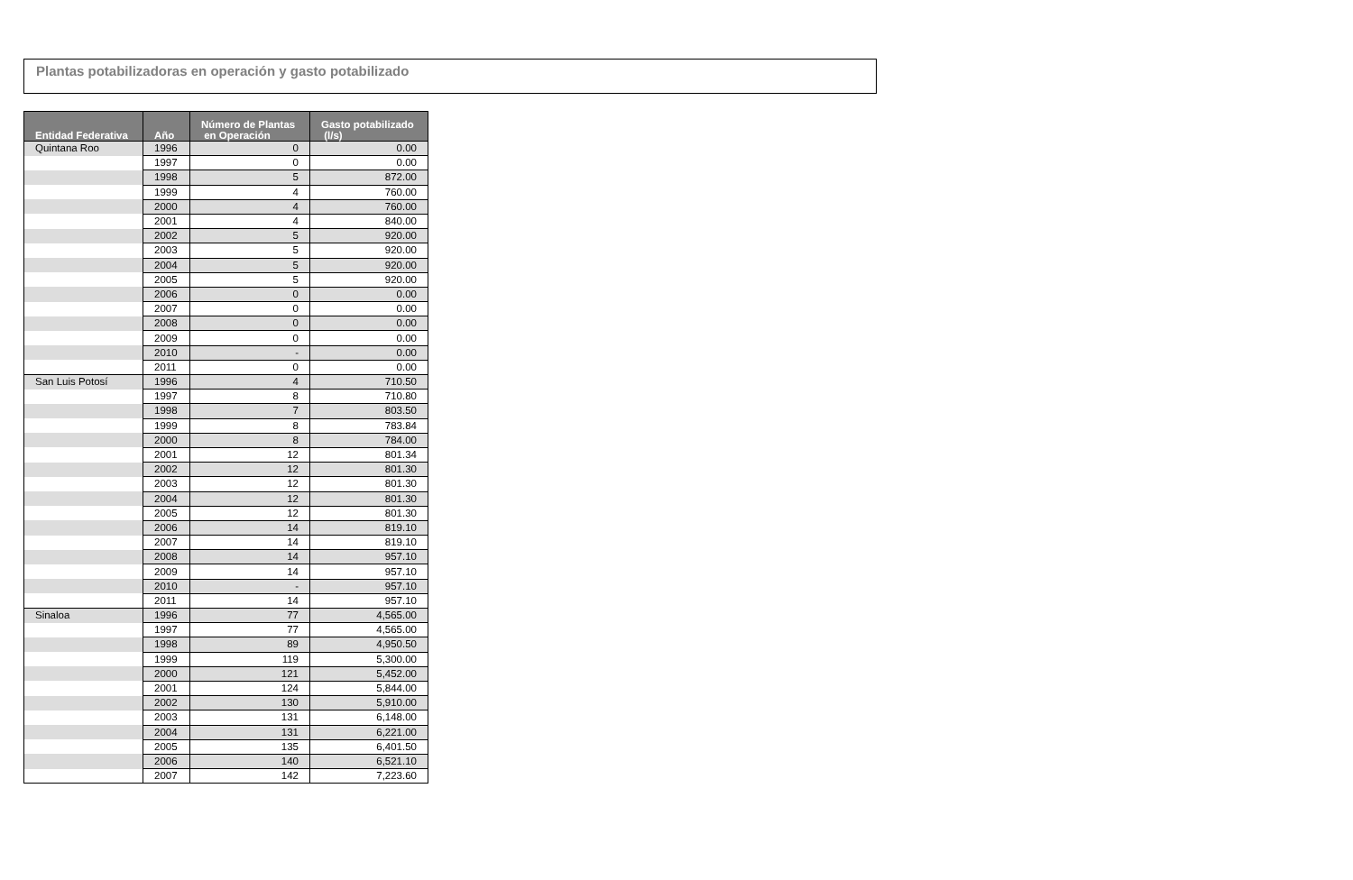Plantas potabilizadoras en operación y gasto potabilizado
| Entidad Federativa | Año | Número de Plantas en Operación | Gasto potabilizado (l/s) |
| --- | --- | --- | --- |
| Quintana Roo | 1996 | 0 | 0.00 |
| | 1997 | 0 | 0.00 |
| | 1998 | 5 | 872.00 |
| | 1999 | 4 | 760.00 |
| | 2000 | 4 | 760.00 |
| | 2001 | 4 | 840.00 |
| | 2002 | 5 | 920.00 |
| | 2003 | 5 | 920.00 |
| | 2004 | 5 | 920.00 |
| | 2005 | 5 | 920.00 |
| | 2006 | 0 | 0.00 |
| | 2007 | 0 | 0.00 |
| | 2008 | 0 | 0.00 |
| | 2009 | 0 | 0.00 |
| | 2010 | - | 0.00 |
| | 2011 | 0 | 0.00 |
| San Luis Potosí | 1996 | 4 | 710.50 |
| | 1997 | 8 | 710.80 |
| | 1998 | 7 | 803.50 |
| | 1999 | 8 | 783.84 |
| | 2000 | 8 | 784.00 |
| | 2001 | 12 | 801.34 |
| | 2002 | 12 | 801.30 |
| | 2003 | 12 | 801.30 |
| | 2004 | 12 | 801.30 |
| | 2005 | 12 | 801.30 |
| | 2006 | 14 | 819.10 |
| | 2007 | 14 | 819.10 |
| | 2008 | 14 | 957.10 |
| | 2009 | 14 | 957.10 |
| | 2010 | - | 957.10 |
| | 2011 | 14 | 957.10 |
| Sinaloa | 1996 | 77 | 4,565.00 |
| | 1997 | 77 | 4,565.00 |
| | 1998 | 89 | 4,950.50 |
| | 1999 | 119 | 5,300.00 |
| | 2000 | 121 | 5,452.00 |
| | 2001 | 124 | 5,844.00 |
| | 2002 | 130 | 5,910.00 |
| | 2003 | 131 | 6,148.00 |
| | 2004 | 131 | 6,221.00 |
| | 2005 | 135 | 6,401.50 |
| | 2006 | 140 | 6,521.10 |
| | 2007 | 142 | 7,223.60 |